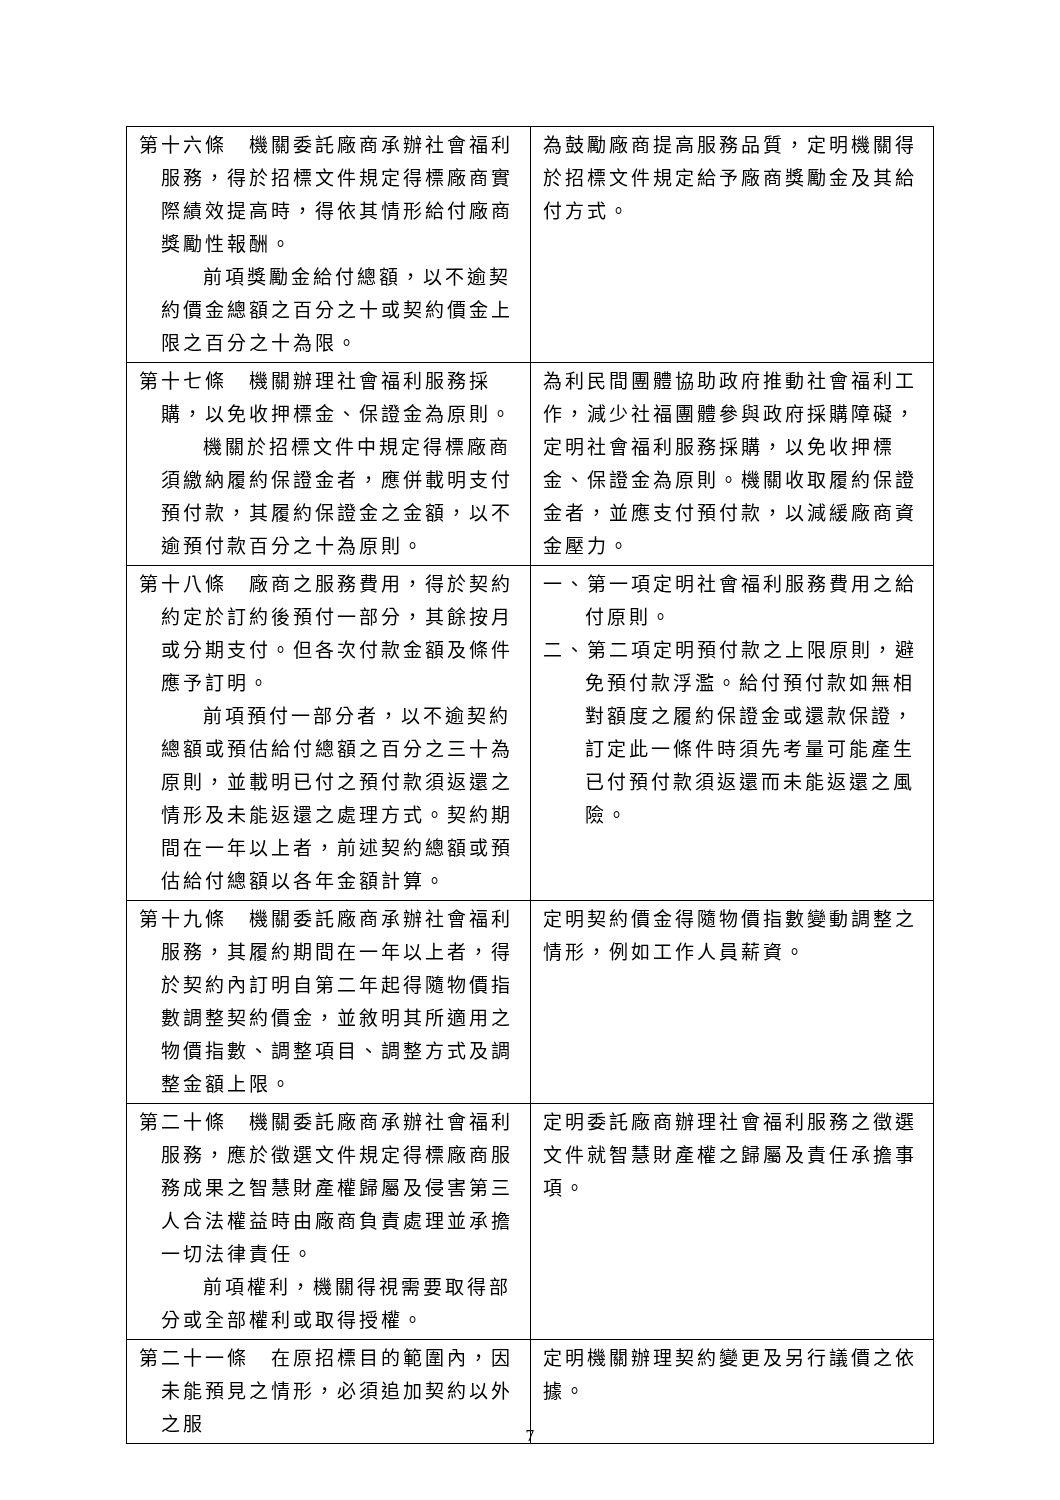| 第十六條 機關委託廠商承辦社會福利服務，得於招標文件規定得標廠商實際績效提高時，得依其情形給付廠商獎勵性報酬。 前項獎勵金給付總額，以不逾契約價金總額之百分之十或契約價金上限之百分之十為限。 | 為鼓勵廠商提高服務品質，定明機關得於招標文件規定給予廠商獎勵金及其給付方式。 |
| 第十七條 機關辦理社會福利服務採購，以免收押標金、保證金為原則。 機關於招標文件中規定得標廠商須繳納履約保證金者，應併載明支付預付款，其履約保證金之金額，以不逾預付款百分之十為原則。 | 為利民間團體協助政府推動社會福利工作，減少社福團體參與政府採購障礙，定明社會福利服務採購，以免收押標金、保證金為原則。機關收取履約保證金者，並應支付預付款，以減緩廠商資金壓力。 |
| 第十八條 廠商之服務費用，得於契約約定於訂約後預付一部分，其餘按月或分期支付。但各次付款金額及條件應予訂明。 前項預付一部分者，以不逾契約總額或預估給付總額之百分之三十為原則，並載明已付之預付款須返還之情形及未能返還之處理方式。契約期間在一年以上者，前述契約總額或預估給付總額以各年金額計算。 | 一、第一項定明社會福利服務費用之給付原則。 二、第二項定明預付款之上限原則，避免預付款浮濫。給付預付款如無相對額度之履約保證金或還款保證，訂定此一條件時須先考量可能產生已付預付款須返還而未能返還之風險。 |
| 第十九條 機關委託廠商承辦社會福利服務，其履約期間在一年以上者，得於契約內訂明自第二年起得隨物價指數調整契約價金，並敘明其所適用之物價指數、調整項目、調整方式及調整金額上限。 | 定明契約價金得隨物價指數變動調整之情形，例如工作人員薪資。 |
| 第二十條 機關委託廠商承辦社會福利服務，應於徵選文件規定得標廠商服務成果之智慧財產權歸屬及侵害第三人合法權益時由廠商負責處理並承擔一切法律責任。 前項權利，機關得視需要取得部分或全部權利或取得授權。 | 定明委託廠商辦理社會福利服務之徵選文件就智慧財產權之歸屬及責任承擔事項。 |
| 第二十一條 在原招標目的範圍內，因未能預見之情形，必須追加契約以外之服 | 定明機關辦理契約變更及另行議價之依據。 |
7